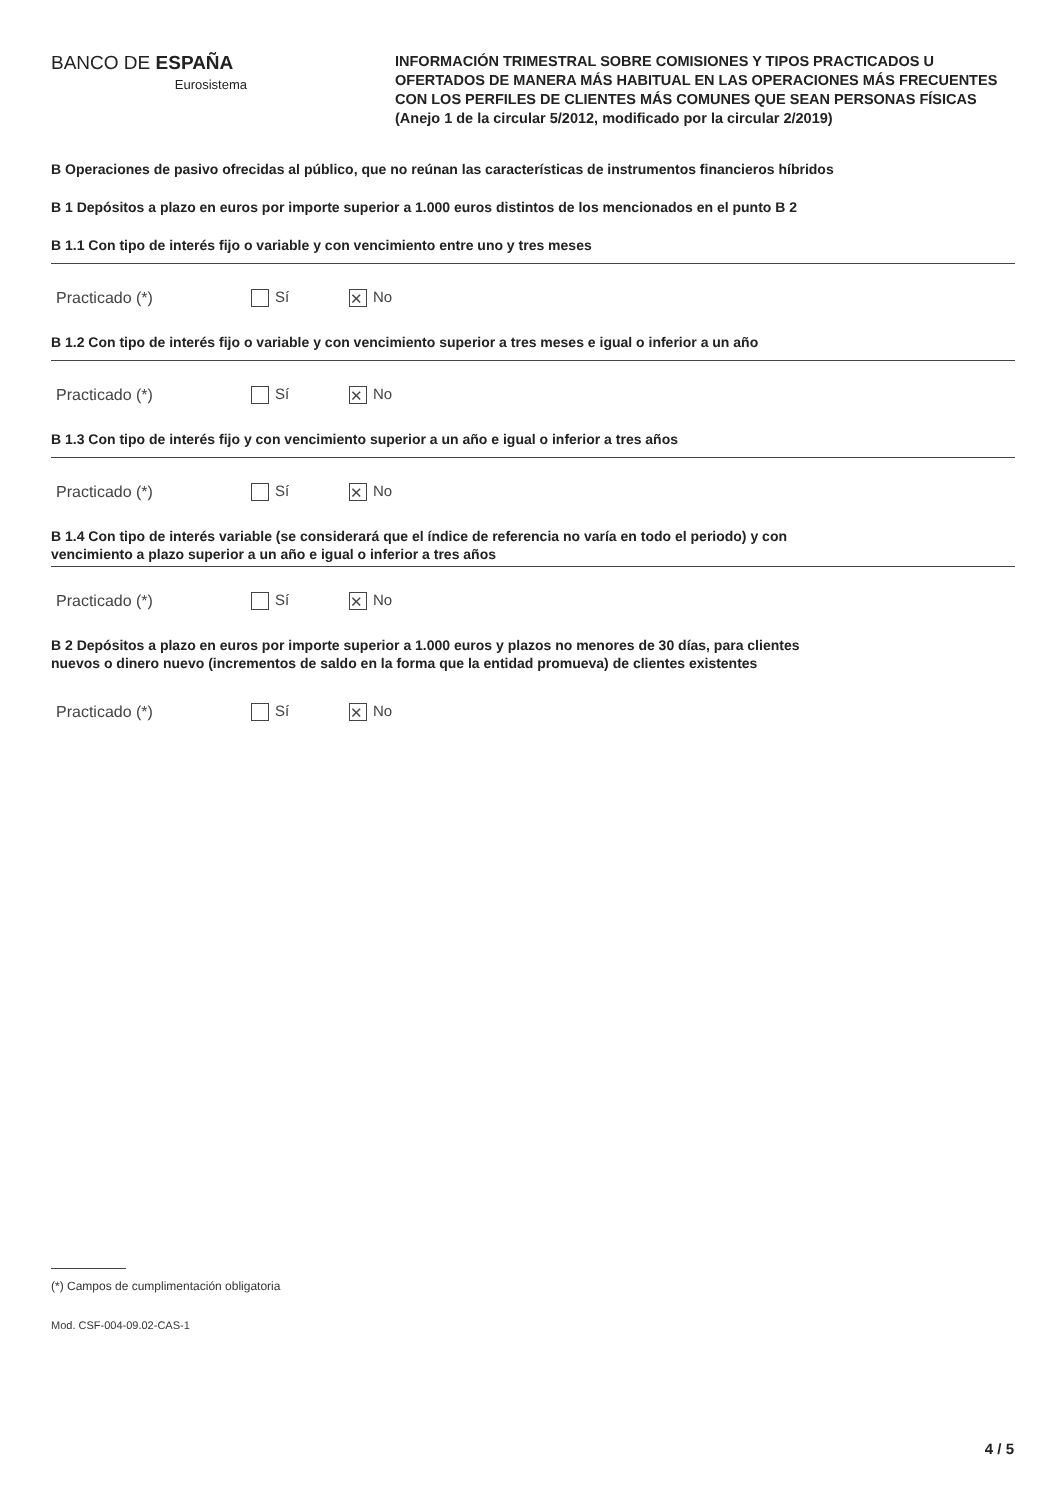BANCO DE ESPAÑA
Eurosistema
INFORMACIÓN TRIMESTRAL SOBRE COMISIONES Y TIPOS PRACTICADOS U OFERTADOS DE MANERA MÁS HABITUAL EN LAS OPERACIONES MÁS FRECUENTES CON LOS PERFILES DE CLIENTES MÁS COMUNES QUE SEAN PERSONAS FÍSICAS (Anejo 1 de la circular 5/2012, modificado por la circular 2/2019)
B Operaciones de pasivo ofrecidas al público, que no reúnan las características de instrumentos financieros híbridos
B 1 Depósitos a plazo en euros por importe superior a 1.000 euros distintos de los mencionados en el punto B 2
B 1.1 Con tipo de interés fijo o variable y con vencimiento entre uno y tres meses
Practicado (*) Sí ✕ No
B 1.2 Con tipo de interés fijo o variable y con vencimiento superior a tres meses e igual o inferior a un año
Practicado (*) Sí ✕ No
B 1.3 Con tipo de interés fijo y con vencimiento superior a un año e igual o inferior a tres años
Practicado (*) Sí ✕ No
B 1.4 Con tipo de interés variable (se considerará que el índice de referencia no varía en todo el periodo) y con
vencimiento a plazo superior a un año e igual o inferior a tres años
Practicado (*) Sí ✕ No
B 2 Depósitos a plazo en euros por importe superior a 1.000 euros y plazos no menores de 30 días, para clientes
nuevos o dinero nuevo (incrementos de saldo en la forma que la entidad promueva) de clientes existentes
Practicado (*) Sí ✕ No
(*) Campos de cumplimentación obligatoria
Mod. CSF-004-09.02-CAS-1
4 / 5